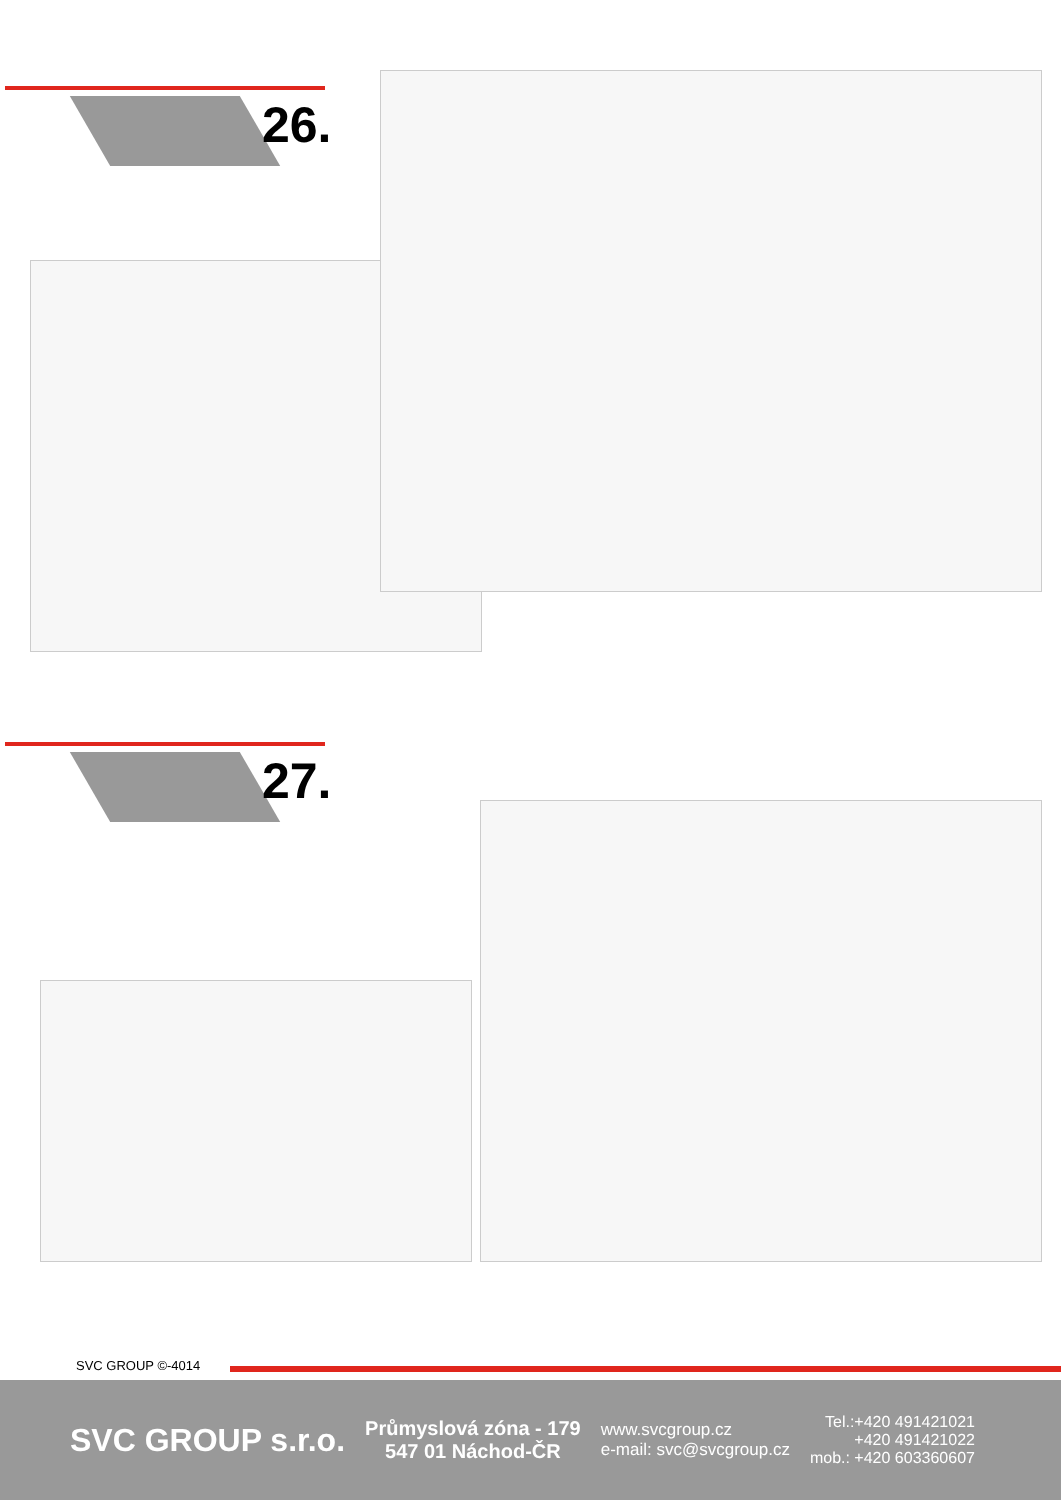26.
27.
SVC GROUP ©-4014
SVC GROUP s.r.o.
Průmyslová zóna - 179
547 01 Náchod-ČR
www.svcgroup.cz
e-mail: svc@svcgroup.cz
Tel.:+420 491421021
+420 491421022
mob.: +420 603360607